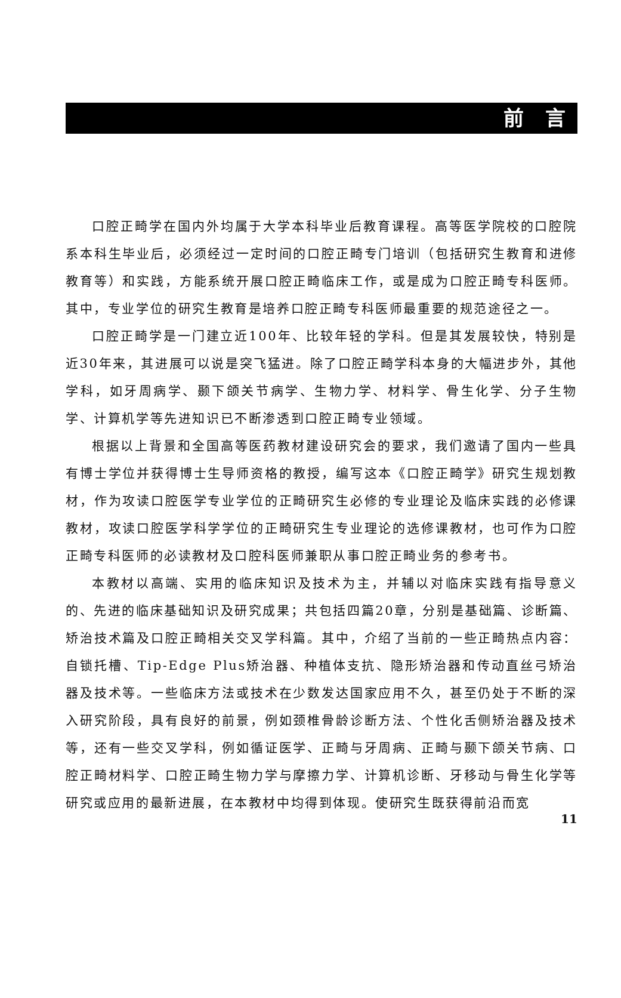前 言
口腔正畸学在国内外均属于大学本科毕业后教育课程。高等医学院校的口腔院系本科生毕业后，必须经过一定时间的口腔正畸专门培训（包括研究生教育和进修教育等）和实践，方能系统开展口腔正畸临床工作，或是成为口腔正畸专科医师。其中，专业学位的研究生教育是培养口腔正畸专科医师最重要的规范途径之一。
口腔正畸学是一门建立近100年、比较年轻的学科。但是其发展较快，特别是近30年来，其进展可以说是突飞猛进。除了口腔正畸学科本身的大幅进步外，其他学科，如牙周病学、颞下颌关节病学、生物力学、材料学、骨生化学、分子生物学、计算机学等先进知识已不断渗透到口腔正畸专业领域。
根据以上背景和全国高等医药教材建设研究会的要求，我们邀请了国内一些具有博士学位并获得博士生导师资格的教授，编写这本《口腔正畸学》研究生规划教材，作为攻读口腔医学专业学位的正畸研究生必修的专业理论及临床实践的必修课教材，攻读口腔医学科学学位的正畸研究生专业理论的选修课教材，也可作为口腔正畸专科医师的必读教材及口腔科医师兼职从事口腔正畸业务的参考书。
本教材以高端、实用的临床知识及技术为主，并辅以对临床实践有指导意义的、先进的临床基础知识及研究成果；共包括四篇20章，分别是基础篇、诊断篇、矫治技术篇及口腔正畸相关交叉学科篇。其中，介绍了当前的一些正畸热点内容：自锁托槽、Tip-Edge Plus矫治器、种植体支抗、隐形矫治器和传动直丝弓矫治器及技术等。一些临床方法或技术在少数发达国家应用不久，甚至仍处于不断的深入研究阶段，具有良好的前景，例如颈椎骨龄诊断方法、个性化舌侧矫治器及技术等，还有一些交叉学科，例如循证医学、正畸与牙周病、正畸与颞下颌关节病、口腔正畸材料学、口腔正畸生物力学与摩擦力学、计算机诊断、牙移动与骨生化学等研究或应用的最新进展，在本教材中均得到体现。使研究生既获得前沿而宽
11